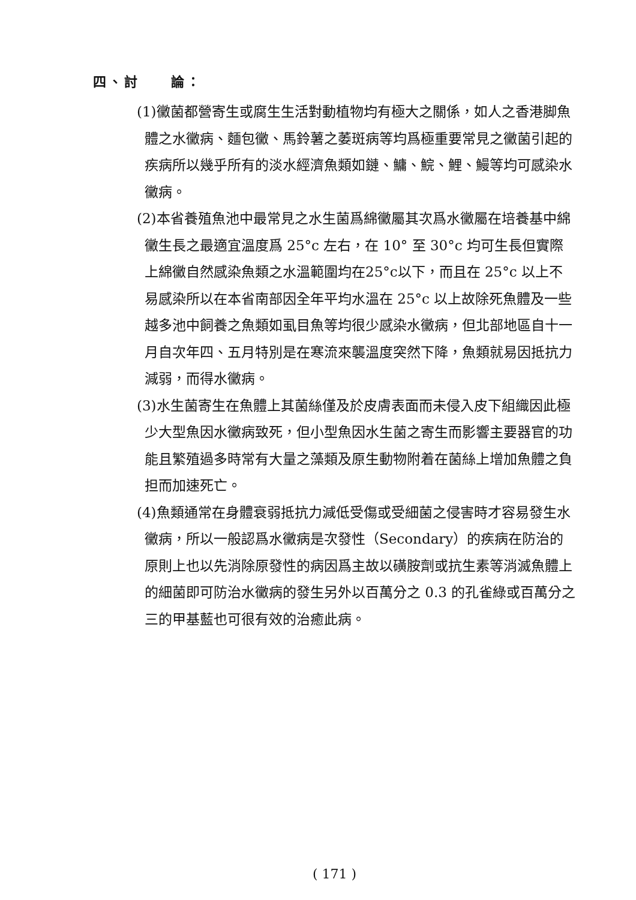四、討　　論：
(1)黴菌都營寄生或腐生生活對動植物均有極大之關係，如人之香港脚魚體之水黴病、麵包黴、馬鈴薯之萎斑病等均爲極重要常見之黴菌引起的疾病所以幾乎所有的淡水經濟魚類如鏈、鱅、鯇、鯉、鰻等均可感染水黴病。
(2)本省養殖魚池中最常見之水生菌爲綿黴屬其次爲水黴屬在培養基中綿黴生長之最適宜溫度爲 25°c 左右，在 10° 至 30°c 均可生長但實際上綿黴自然感染魚類之水溫範圍均在25°c以下，而且在 25°c 以上不易感染所以在本省南部因全年平均水溫在 25°c 以上故除死魚體及一些越多池中飼養之魚類如虱目魚等均很少感染水黴病，但北部地區自十一月自次年四、五月特別是在寒流來襲溫度突然下降，魚類就易因抵抗力減弱，而得水黴病。
(3)水生菌寄生在魚體上其菌絲僅及於皮膚表面而未侵入皮下組織因此極少大型魚因水黴病致死，但小型魚因水生菌之寄生而影響主要器官的功能且繁殖過多時常有大量之藻類及原生動物附着在菌絲上增加魚體之負担而加速死亡。
(4)魚類通常在身體衰弱抵抗力減低受傷或受細菌之侵害時才容易發生水黴病，所以一般認爲水黴病是次發性（Secondary）的疾病在防治的原則上也以先消除原發性的病因爲主故以磺胺劑或抗生素等消滅魚體上的細菌即可防治水黴病的發生另外以百萬分之 0.3 的孔雀綠或百萬分之三的甲基藍也可很有效的治癒此病。
( 171 )